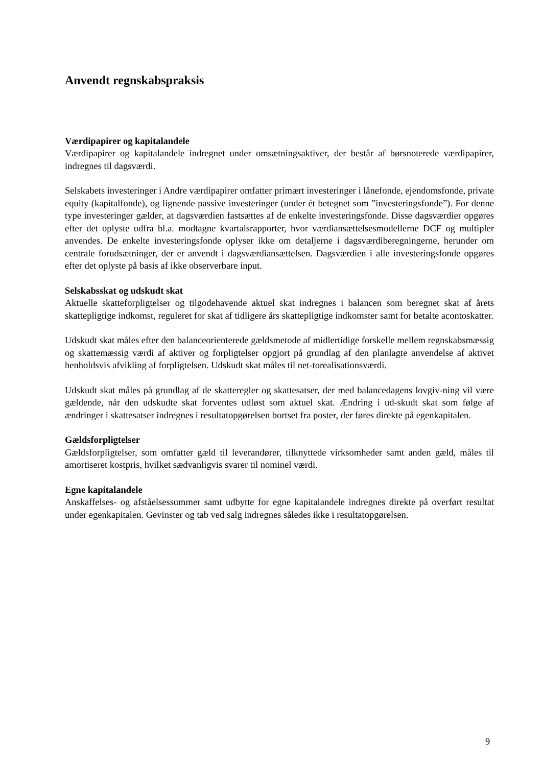Anvendt regnskabspraksis
Værdipapirer og kapitalandele
Værdipapirer og kapitalandele indregnet under omsætningsaktiver, der består af børsnoterede værdipapirer, indregnes til dagsværdi.
Selskabets investeringer i Andre værdipapirer omfatter primært investeringer i lånefonde, ejendomsfonde, private equity (kapitalfonde), og lignende passive investeringer (under ét betegnet som ”investeringsfonde”). For denne type investeringer gælder, at dagsværdien fastsættes af de enkelte investeringsfonde. Disse dagsværdier opgøres efter det oplyste udfra bl.a. modtagne kvartalsrapporter, hvor værdiansættelsesmodellerne DCF og multipler anvendes. De enkelte investeringsfonde oplyser ikke om detaljerne i dagsværdiberegningerne, herunder om centrale forudsætninger, der er anvendt i dagsværdiansættelsen. Dagsværdien i alle investeringsfonde opgøres efter det oplyste på basis af ikke observerbare input.
Selskabsskat og udskudt skat
Aktuelle skatteforpligtelser og tilgodehavende aktuel skat indregnes i balancen som beregnet skat af årets skattepligtige indkomst, reguleret for skat af tidligere års skattepligtige indkomster samt for betalte acontoskatter.
Udskudt skat måles efter den balanceorienterede gældsmetode af midlertidige forskelle mellem regnskabsmæssig og skattemæssig værdi af aktiver og forpligtelser opgjort på grundlag af den planlagte anvendelse af aktivet henholdsvis afvikling af forpligtelsen. Udskudt skat måles til net-torealisationsværdi.
Udskudt skat måles på grundlag af de skatteregler og skattesatser, der med balancedagens lovgiv-ning vil være gældende, når den udskudte skat forventes udløst som aktuel skat. Ændring i ud-skudt skat som følge af ændringer i skattesatser indregnes i resultatopgørelsen bortset fra poster, der føres direkte på egenkapitalen.
Gældsforpligtelser
Gældsforpligtelser, som omfatter gæld til leverandører, tilknyttede virksomheder samt anden gæld, måles til amortiseret kostpris, hvilket sædvanligvis svarer til nominel værdi.
Egne kapitalandele
Anskaffelses- og afståelsessummer samt udbytte for egne kapitalandele indregnes direkte på overført resultat under egenkapitalen. Gevinster og tab ved salg indregnes således ikke i resultatopgørelsen.
9